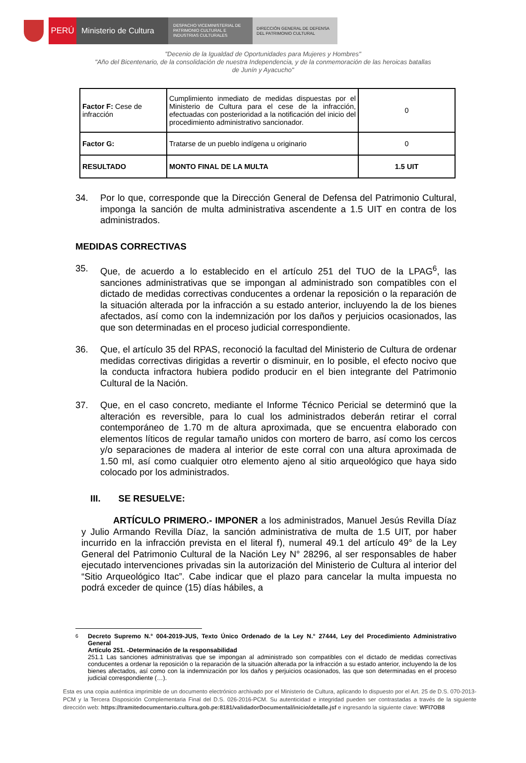PERÚ Ministerio de Cultura
DESPACHO VICEMINISTERIAL DE PATRIMONIO CULTURAL E INDUSTRIAS CULTURALES
DIRECCIÓN GENERAL DE DEFENSA DEL PATRIMONIO CULTURAL
"Decenio de la Igualdad de Oportunidades para Mujeres y Hombres"
"Año del Bicentenario, de la consolidación de nuestra Independencia, y de la conmemoración de las heroicas batallas
de Junín y Ayacucho"
| Factor F: Cese de infracción | Cumplimiento inmediato de medidas dispuestas por el Ministerio de Cultura para el cese de la infracción, efectuadas con posterioridad a la notificación del inicio del procedimiento administrativo sancionador. | 0 |
| Factor G: | Tratarse de un pueblo indígena u originario | 0 |
| RESULTADO | MONTO FINAL DE LA MULTA | 1.5 UIT |
34. Por lo que, corresponde que la Dirección General de Defensa del Patrimonio Cultural, imponga la sanción de multa administrativa ascendente a 1.5 UIT en contra de los administrados.
MEDIDAS CORRECTIVAS
35. Que, de acuerdo a lo establecido en el artículo 251 del TUO de la LPAG<sup>6</sup>, las sanciones administrativas que se impongan al administrado son compatibles con el dictado de medidas correctivas conducentes a ordenar la reposición o la reparación de la situación alterada por la infracción a su estado anterior, incluyendo la de los bienes afectados, así como con la indemnización por los daños y perjuicios ocasionados, las que son determinadas en el proceso judicial correspondiente.
36. Que, el artículo 35 del RPAS, reconoció la facultad del Ministerio de Cultura de ordenar medidas correctivas dirigidas a revertir o disminuir, en lo posible, el efecto nocivo que la conducta infractora hubiera podido producir en el bien integrante del Patrimonio Cultural de la Nación.
37. Que, en el caso concreto, mediante el Informe Técnico Pericial se determinó que la alteración es reversible, para lo cual los administrados deberán retirar el corral contemporáneo de 1.70 m de altura aproximada, que se encuentra elaborado con elementos líticos de regular tamaño unidos con mortero de barro, así como los cercos y/o separaciones de madera al interior de este corral con una altura aproximada de 1.50 ml, así como cualquier otro elemento ajeno al sitio arqueológico que haya sido colocado por los administrados.
III. SE RESUELVE:
ARTÍCULO PRIMERO.- IMPONER a los administrados, Manuel Jesús Revilla Díaz y Julio Armando Revilla Díaz, la sanción administrativa de multa de 1.5 UIT, por haber incurrido en la infracción prevista en el literal f), numeral 49.1 del artículo 49° de la Ley General del Patrimonio Cultural de la Nación Ley N° 28296, al ser responsables de haber ejecutado intervenciones privadas sin la autorización del Ministerio de Cultura al interior del “Sitio Arqueológico Itac”. Cabe indicar que el plazo para cancelar la multa impuesta no podrá exceder de quince (15) días hábiles, a
<sup>6</sup> Decreto Supremo N.° 004-2019-JUS, Texto Único Ordenado de la Ley N.° 27444, Ley del Procedimiento Administrativo General
Artículo 251. -Determinación de la responsabilidad
251.1 Las sanciones administrativas que se impongan al administrado son compatibles con el dictado de medidas correctivas conducentes a ordenar la reposición o la reparación de la situación alterada por la infracción a su estado anterior, incluyendo la de los bienes afectados, así como con la indemnización por los daños y perjuicios ocasionados, las que son determinadas en el proceso judicial correspondiente (…).
Esta es una copia auténtica imprimible de un documento electrónico archivado por el Ministerio de Cultura, aplicando lo dispuesto por el Art. 25 de D.S. 070-2013-PCM y la Tercera Disposición Complementaria Final del D.S. 026-2016-PCM. Su autenticidad e integridad pueden ser contrastadas a través de la siguiente dirección web: https://tramitedocumentario.cultura.gob.pe:8181/validadorDocumental/inicio/detalle.jsf e ingresando la siguiente clave: WFI7OB8